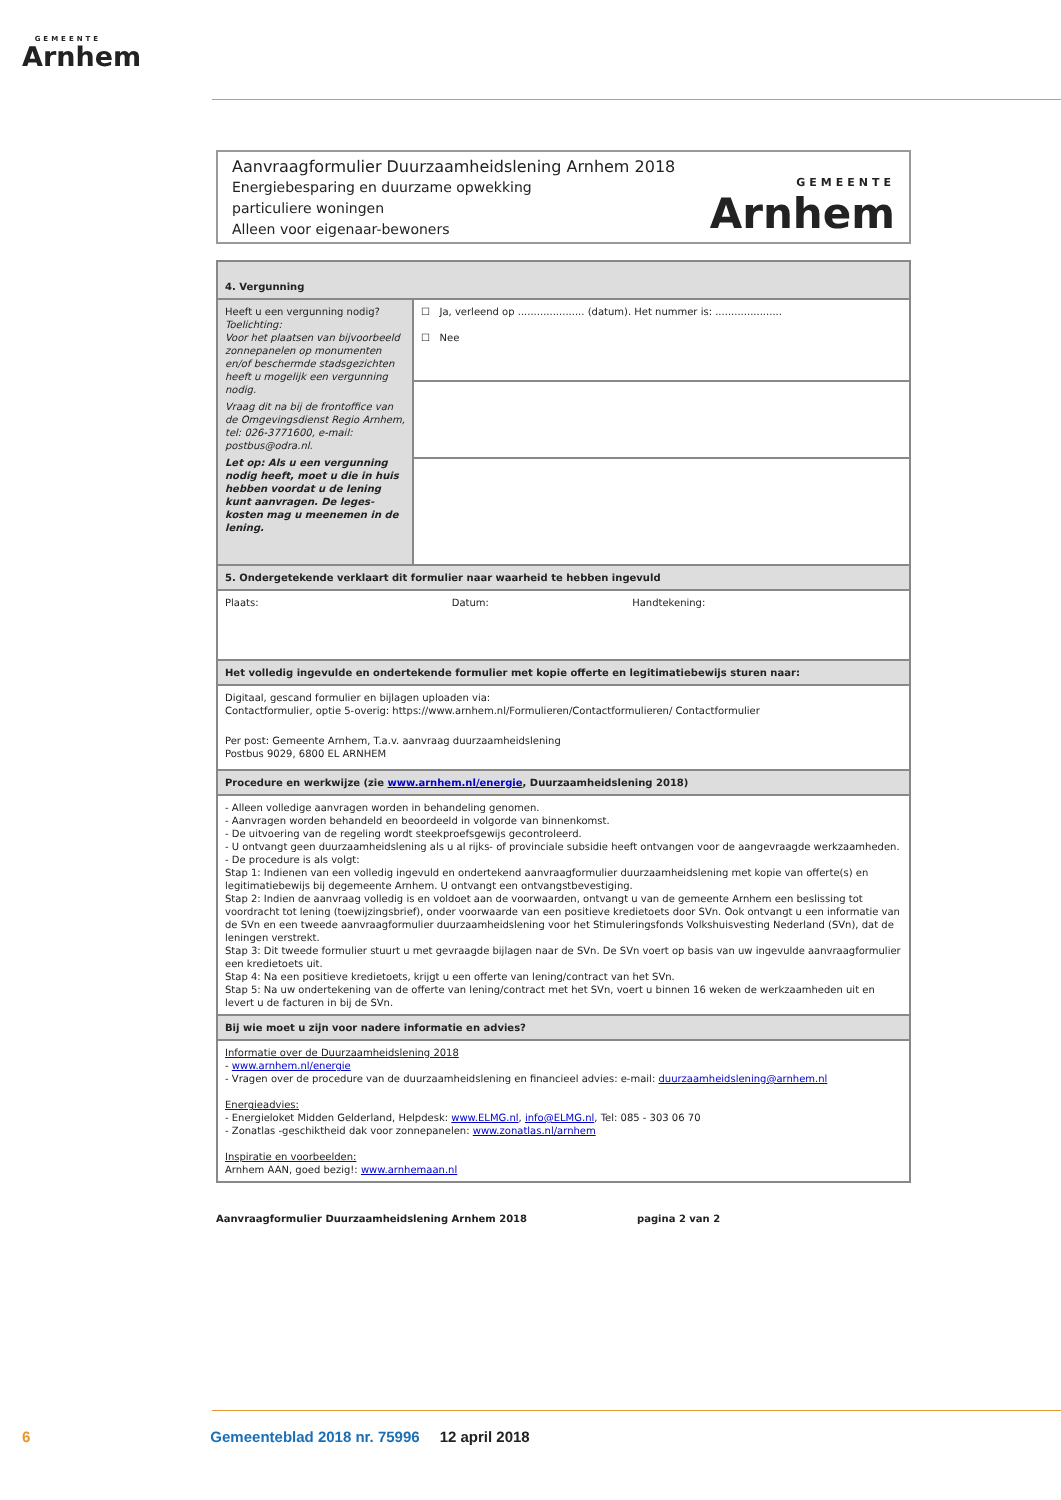GEMEENTE
Arnhem
Aanvraagformulier Duurzaamheidslening Arnhem 2018
Energiebesparing en duurzame opwekking
particuliere woningen
Alleen voor eigenaar-bewoners
GEMEENTE
Arnhem
| 4. Vergunning | |
| --- | --- |
| Heeft u een vergunning nodig? Toelichting: Voor het plaatsen van bijvoorbeeld zonnepanelen op monumenten en/of beschermde stadsgezichten heeft u mogelijk een vergunning nodig. Vraag dit na bij de frontoffice van de Omgevingsdienst Regio Arnhem, tel: 026-3771600, e-mail: postbus@odra.nl. Let op: Als u een vergunning nodig heeft, moet u die in huis hebben voordat u de lening kunt aanvragen. De leges-kosten mag u meenemen in de lening. | ☐ Ja, verleend op ..................... (datum). Het nummer is: ..................... ☐ Nee |
| 5. Ondergetekende verklaart dit formulier naar waarheid te hebben ingevuld | |
| Plaats: Datum: Handtekening: | |
| Het volledig ingevulde en ondertekende formulier met kopie offerte en legitimatiebewijs sturen naar: | |
| Digitaal, gescand formulier en bijlagen uploaden via: Contactformulier, optie 5-overig: https://www.arnhem.nl/Formulieren/Contactformulieren/ Contactformulier Per post: Gemeente Arnhem, T.a.v. aanvraag duurzaamheidslening Postbus 9029, 6800 EL ARNHEM | |
| Procedure en werkwijze (zie www.arnhem.nl/energie , Duurzaamheidslening 2018) | |
| - Alleen volledige aanvragen worden in behandeling genomen. - Aanvragen worden behandeld en beoordeeld in volgorde van binnenkomst. - De uitvoering van de regeling wordt steekproefsgewijs gecontroleerd. - U ontvangt geen duurzaamheidslening als u al rijks- of provinciale subsidie heeft ontvangen voor de aangevraagde werkzaamheden. - De procedure is als volgt: Stap 1: Indienen van een volledig ingevuld en ondertekend aanvraagformulier duurzaamheidslening met kopie van offerte(s) en legitimatiebewijs bij degemeente Arnhem. U ontvangt een ontvangstbevestiging. Stap 2: Indien de aanvraag volledig is en voldoet aan de voorwaarden, ontvangt u van de gemeente Arnhem een beslissing tot voordracht tot lening (toewijzingsbrief), onder voorwaarde van een positieve kredietoets door SVn. Ook ontvangt u een informatie van de SVn en een tweede aanvraagformulier duurzaamheidslening voor het Stimuleringsfonds Volkshuisvesting Nederland (SVn), dat de leningen verstrekt. Stap 3: Dit tweede formulier stuurt u met gevraagde bijlagen naar de SVn. De SVn voert op basis van uw ingevulde aanvraagformulier een kredietoets uit. Stap 4: Na een positieve kredietoets, krijgt u een offerte van lening/contract van het SVn. Stap 5: Na uw ondertekening van de offerte van lening/contract met het SVn, voert u binnen 16 weken de werkzaamheden uit en levert u de facturen in bij de SVn. | |
| Bij wie moet u zijn voor nadere informatie en advies? | |
| Informatie over de Duurzaamheidslening 2018 - www.arnhem.nl/energie - Vragen over de procedure van de duurzaamheidslening en financieel advies: e-mail: duurzaamheidslening@arnhem.nl Energieadvies: - Energieloket Midden Gelderland, Helpdesk: www.ELMG.nl , info@ELMG.nl , Tel: 085 - 303 06 70 - Zonatlas -geschiktheid dak voor zonnepanelen: www.zonatlas.nl/arnhem Inspiratie en voorbeelden: Arnhem AAN, goed bezig!: www.arnhemaan.nl | |
Aanvraagformulier Duurzaamheidslening Arnhem 2018 pagina 2 van 2
6 Gemeenteblad 2018 nr. 75996 12 april 2018